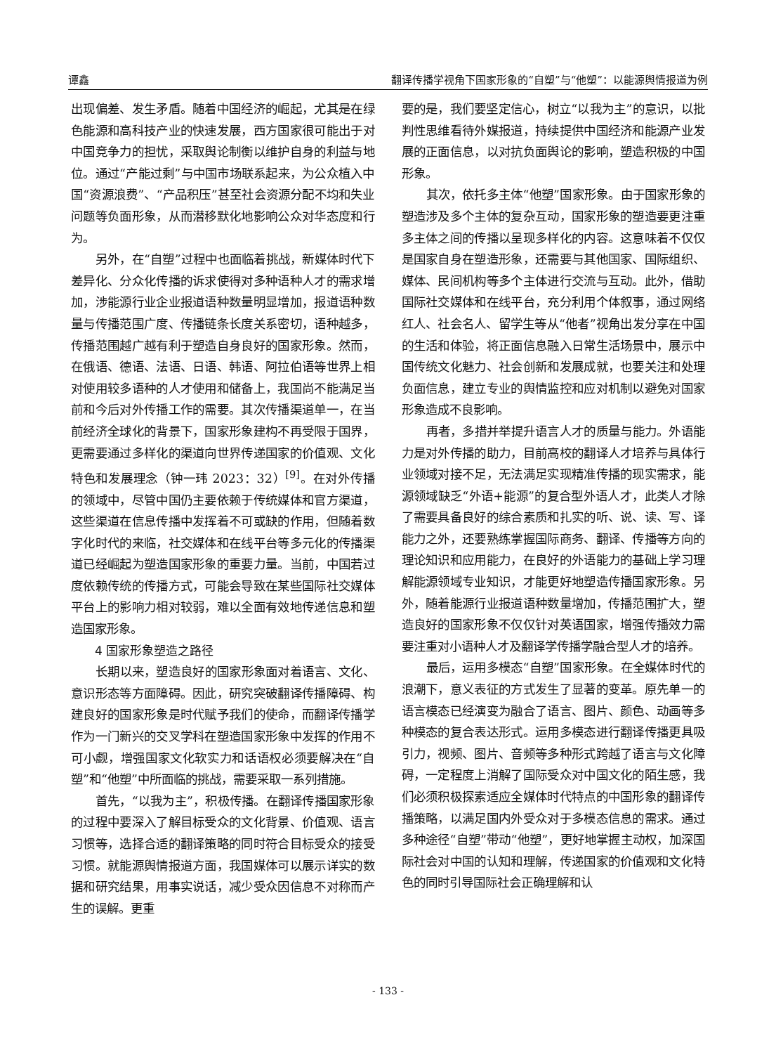谭鑫 翻译传播学视角下国家形象的“自塑”与“他塑”：以能源舆情报道为例
出现偏差、发生矛盾。随着中国经济的崛起，尤其是在绿色能源和高科技产业的快速发展，西方国家很可能出于对中国竞争力的担忧，采取舆论制衡以维护自身的利益与地位。通过“产能过剩”与中国市场联系起来，为公众植入中国“资源浪费”、“产品积压”甚至社会资源分配不均和失业问题等负面形象，从而潜移默化地影响公众对华态度和行为。
另外，在“自塑”过程中也面临着挑战，新媒体时代下差异化、分众化传播的诉求使得对多种语种人才的需求增加，涉能源行业企业报道语种数量明显增加，报道语种数量与传播范围广度、传播链条长度关系密切，语种越多，传播范围越广越有利于塑造自身良好的国家形象。然而，在俄语、德语、法语、日语、韩语、阿拉伯语等世界上相对使用较多语种的人才使用和储备上，我国尚不能满足当前和今后对外传播工作的需要。其次传播渠道单一，在当前经济全球化的背景下，国家形象建构不再受限于国界，更需要通过多样化的渠道向世界传递国家的价值观、文化特色和发展理念（钟一玮 2023：32）<sup>[9]</sup>。在对外传播的领域中，尽管中国仍主要依赖于传统媒体和官方渠道，这些渠道在信息传播中发挥着不可或缺的作用，但随着数字化时代的来临，社交媒体和在线平台等多元化的传播渠道已经崛起为塑造国家形象的重要力量。当前，中国若过度依赖传统的传播方式，可能会导致在某些国际社交媒体平台上的影响力相对较弱，难以全面有效地传递信息和塑造国家形象。
4 国家形象塑造之路径
长期以来，塑造良好的国家形象面对着语言、文化、意识形态等方面障碍。因此，研究突破翻译传播障碍、构建良好的国家形象是时代赋予我们的使命，而翻译传播学作为一门新兴的交叉学科在塑造国家形象中发挥的作用不可小觑，增强国家文化软实力和话语权必须要解决在“自塑”和“他塑”中所面临的挑战，需要采取一系列措施。
首先，“以我为主”，积极传播。在翻译传播国家形象的过程中要深入了解目标受众的文化背景、价值观、语言习惯等，选择合适的翻译策略的同时符合目标受众的接受习惯。就能源舆情报道方面，我国媒体可以展示详实的数据和研究结果，用事实说话，减少受众因信息不对称而产生的误解。更重
要的是，我们要坚定信心，树立“以我为主”的意识，以批判性思维看待外媒报道，持续提供中国经济和能源产业发展的正面信息，以对抗负面舆论的影响，塑造积极的中国形象。
其次，依托多主体“他塑”国家形象。由于国家形象的塑造涉及多个主体的复杂互动，国家形象的塑造要更注重多主体之间的传播以呈现多样化的内容。这意味着不仅仅是国家自身在塑造形象，还需要与其他国家、国际组织、媒体、民间机构等多个主体进行交流与互动。此外，借助国际社交媒体和在线平台，充分利用个体叙事，通过网络红人、社会名人、留学生等从“他者”视角出发分享在中国的生活和体验，将正面信息融入日常生活场景中，展示中国传统文化魅力、社会创新和发展成就，也要关注和处理负面信息，建立专业的舆情监控和应对机制以避免对国家形象造成不良影响。
再者，多措并举提升语言人才的质量与能力。外语能力是对外传播的助力，目前高校的翻译人才培养与具体行业领域对接不足，无法满足实现精准传播的现实需求，能源领域缺乏“外语+能源”的复合型外语人才，此类人才除了需要具备良好的综合素质和扎实的听、说、读、写、译能力之外，还要熟练掌握国际商务、翻译、传播等方向的理论知识和应用能力，在良好的外语能力的基础上学习理解能源领域专业知识，才能更好地塑造传播国家形象。另外，随着能源行业报道语种数量增加，传播范围扩大，塑造良好的国家形象不仅仅针对英语国家，增强传播效力需要注重对小语种人才及翻译学传播学融合型人才的培养。
最后，运用多模态“自塑”国家形象。在全媒体时代的浪潮下，意义表征的方式发生了显著的变革。原先单一的语言模态已经演变为融合了语言、图片、颜色、动画等多种模态的复合表达形式。运用多模态进行翻译传播更具吸引力，视频、图片、音频等多种形式跨越了语言与文化障碍，一定程度上消解了国际受众对中国文化的陌生感，我们必须积极探索适应全媒体时代特点的中国形象的翻译传播策略，以满足国内外受众对于多模态信息的需求。通过多种途径“自塑”带动“他塑”，更好地掌握主动权，加深国际社会对中国的认知和理解，传递国家的价值观和文化特色的同时引导国际社会正确理解和认
- 133 -